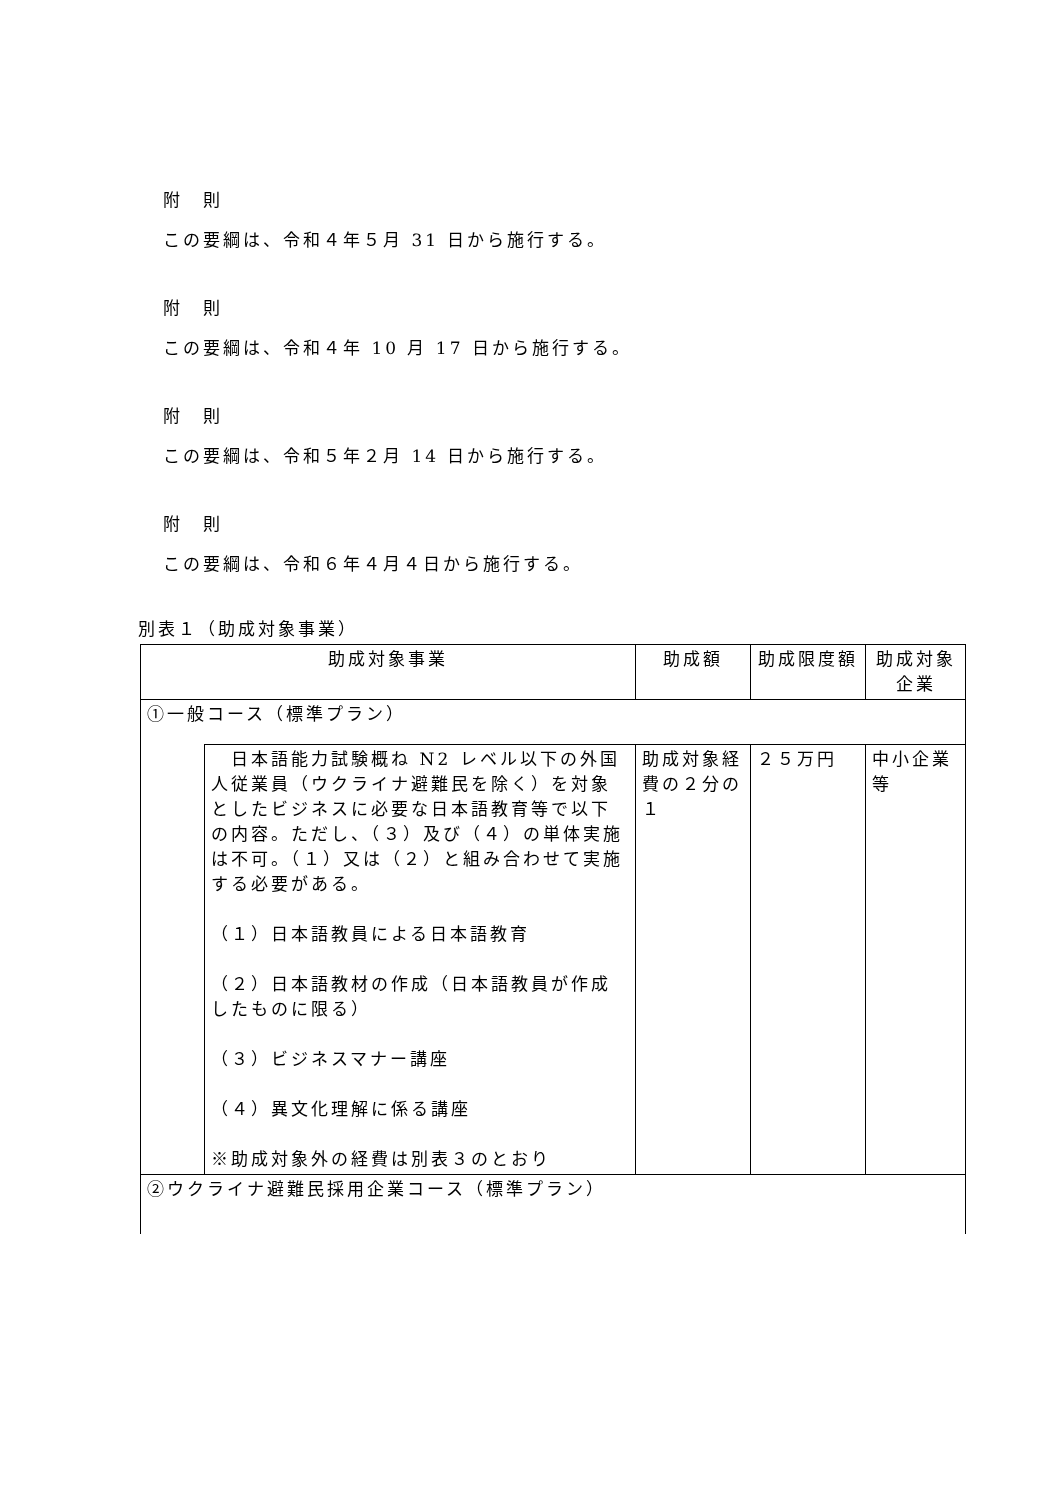附　則
この要綱は、令和４年５月 31 日から施行する。
附　則
この要綱は、令和４年 10 月 17 日から施行する。
附　則
この要綱は、令和５年２月 14 日から施行する。
附　則
この要綱は、令和６年４月４日から施行する。
別表１（助成対象事業）
| 助成対象事業 | | 助成額 | 助成限度額 | 助成対象企業 |
| ①一般コース（標準プラン） | | | | |
| | 日本語能力試験概ね N2 レベル以下の外国人従業員（ウクライナ避難民を除く）を対象としたビジネスに必要な日本語教育等で以下の内容。ただし、（３）及び（４）の単体実施は不可。（１）又は（２）と組み合わせて実施する必要がある。 （１）日本語教員による日本語教育 （２）日本語教材の作成（日本語教員が作成したものに限る） （３）ビジネスマナー講座 （４）異文化理解に係る講座 ※助成対象外の経費は別表３のとおり | 助成対象経費の２分の１ | ２５万円 | 中小企業等 |
| ②ウクライナ避難民採用企業コース（標準プラン） | | | | |